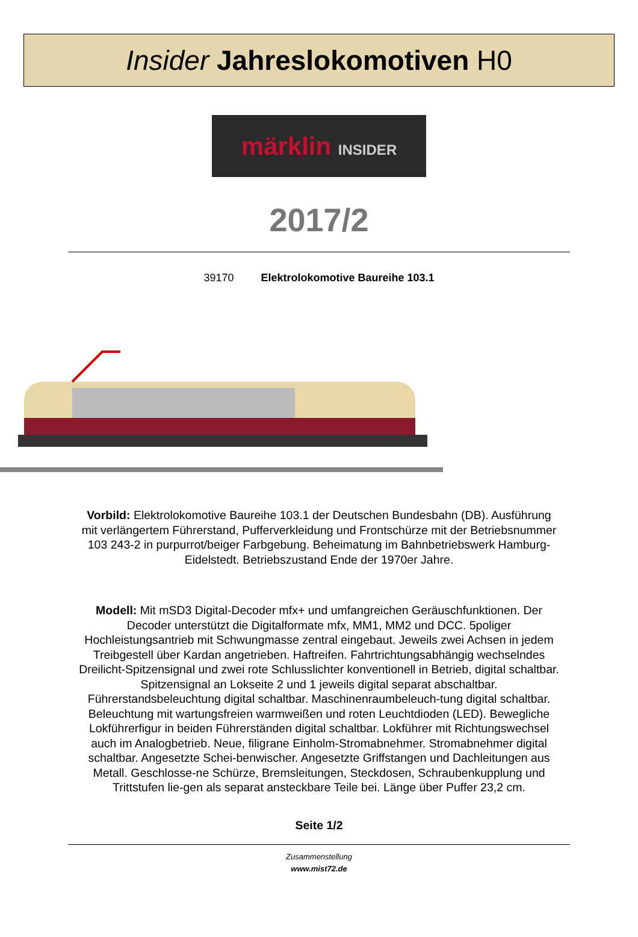Insider Jahreslokomotiven H0
märklin INSIDER
2017/2
39170 Elektrolokomotive Baureihe 103.1
Vorbild: Elektrolokomotive Baureihe 103.1 der Deutschen Bundesbahn (DB). Ausführung mit verlängertem Führerstand, Pufferverkleidung und Frontschürze mit der Betriebsnummer 103 243-2 in purpurrot/beiger Farbgebung. Beheimatung im Bahnbetriebswerk Hamburg-Eidelstedt. Betriebszustand Ende der 1970er Jahre.
Modell: Mit mSD3 Digital-Decoder mfx+ und umfangreichen Geräuschfunktionen. Der Decoder unterstützt die Digitalformate mfx, MM1, MM2 und DCC. 5poliger Hochleistungsantrieb mit Schwungmasse zentral eingebaut. Jeweils zwei Achsen in jedem Treibgestell über Kardan angetrieben. Haftreifen. Fahrtrichtungsabhängig wechselndes Dreilicht-Spitzensignal und zwei rote Schlusslichter konventionell in Betrieb, digital schaltbar. Spitzensignal an Lokseite 2 und 1 jeweils digital separat abschaltbar. Führerstandsbeleuchtung digital schaltbar. Maschinenraumbeleuch-tung digital schaltbar. Beleuchtung mit wartungsfreien warmweißen und roten Leuchtdioden (LED). Bewegliche Lokführerfigur in beiden Führerständen digital schaltbar. Lokführer mit Richtungswechsel auch im Analogbetrieb. Neue, filigrane Einholm-Stromabnehmer. Stromabnehmer digital schaltbar. Angesetzte Schei-benwischer. Angesetzte Griffstangen und Dachleitungen aus Metall. Geschlosse-ne Schürze, Bremsleitungen, Steckdosen, Schraubenkupplung und Trittstufen lie-gen als separat ansteckbare Teile bei. Länge über Puffer 23,2 cm.
Seite 1/2
Zusammenstellung
www.mist72.de